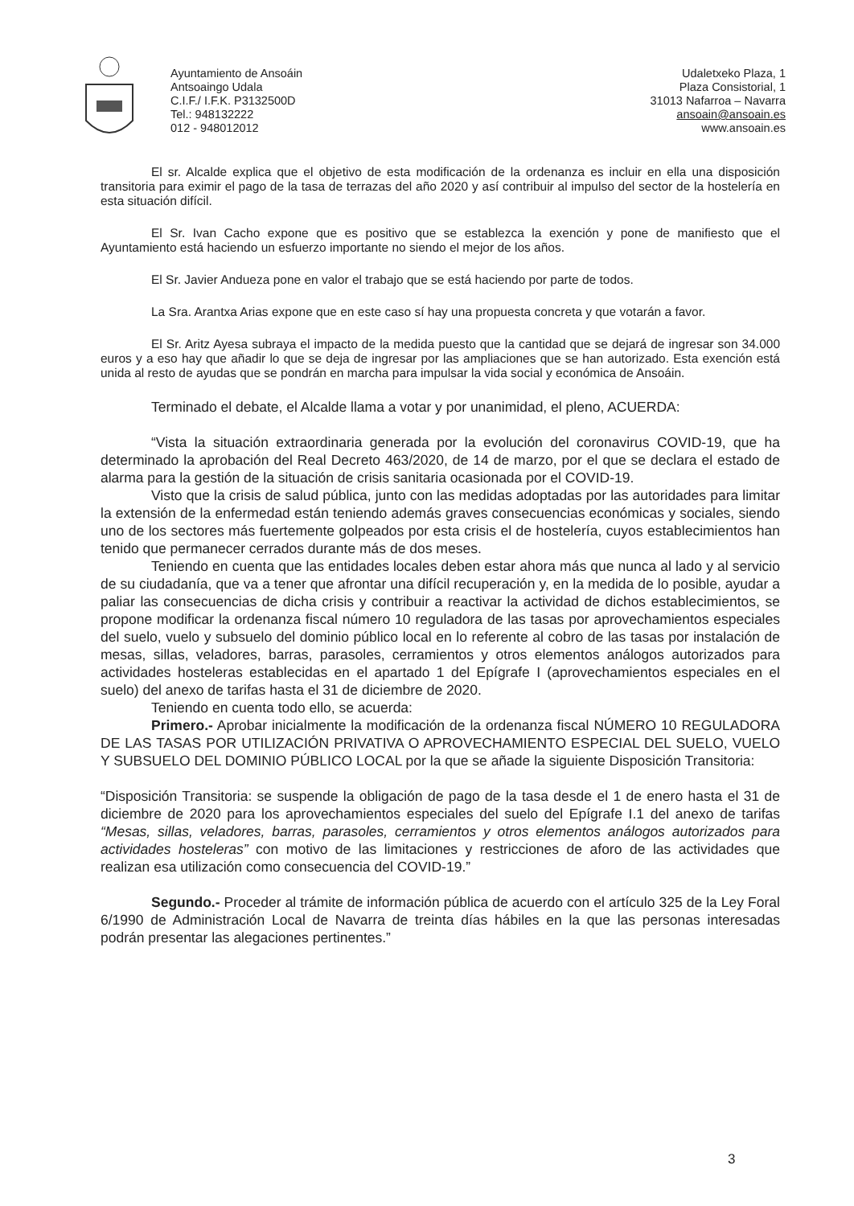Ayuntamiento de Ansoáin
Antsoaingo Udala
C.I.F./ I.F.K. P3132500D
Tel.: 948132222
012 - 948012012
Udaletxeko Plaza, 1
Plaza Consistorial, 1
31013 Nafarroa – Navarra
ansoain@ansoain.es
www.ansoain.es
El sr. Alcalde explica que el objetivo de esta modificación de la ordenanza es incluir en ella una disposición transitoria para eximir el pago de la tasa de terrazas del año 2020 y así contribuir al impulso del sector de la hostelería en esta situación difícil.
El Sr. Ivan Cacho expone que es positivo que se establezca la exención y pone de manifiesto que el Ayuntamiento está haciendo un esfuerzo importante no siendo el mejor de los años.
El Sr. Javier Andueza pone en valor el trabajo que se está haciendo por parte de todos.
La Sra. Arantxa Arias expone que en este caso sí hay una propuesta concreta y que votarán a favor.
El Sr. Aritz Ayesa subraya el impacto de la medida puesto que la cantidad que se dejará de ingresar son 34.000 euros y a eso hay que añadir lo que se deja de ingresar por las ampliaciones que se han autorizado. Esta exención está unida al resto de ayudas que se pondrán en marcha para impulsar la vida social y económica de Ansoáin.
Terminado el debate, el Alcalde llama a votar y por unanimidad, el pleno, ACUERDA:
“Vista la situación extraordinaria generada por la evolución del coronavirus COVID-19, que ha determinado la aprobación del Real Decreto 463/2020, de 14 de marzo, por el que se declara el estado de alarma para la gestión de la situación de crisis sanitaria ocasionada por el COVID-19.
Visto que la crisis de salud pública, junto con las medidas adoptadas por las autoridades para limitar la extensión de la enfermedad están teniendo además graves consecuencias económicas y sociales, siendo uno de los sectores más fuertemente golpeados por esta crisis el de hostelería, cuyos establecimientos han tenido que permanecer cerrados durante más de dos meses.
Teniendo en cuenta que las entidades locales deben estar ahora más que nunca al lado y al servicio de su ciudadanía, que va a tener que afrontar una difícil recuperación y, en la medida de lo posible, ayudar a paliar las consecuencias de dicha crisis y contribuir a reactivar la actividad de dichos establecimientos, se propone modificar la ordenanza fiscal número 10 reguladora de las tasas por aprovechamientos especiales del suelo, vuelo y subsuelo del dominio público local en lo referente al cobro de las tasas por instalación de mesas, sillas, veladores, barras, parasoles, cerramientos y otros elementos análogos autorizados para actividades hosteleras establecidas en el apartado 1 del Epígrafe I (aprovechamientos especiales en el suelo) del anexo de tarifas hasta el 31 de diciembre de 2020.
Teniendo en cuenta todo ello, se acuerda:
Primero.- Aprobar inicialmente la modificación de la ordenanza fiscal NÚMERO 10 REGULADORA DE LAS TASAS POR UTILIZACIÓN PRIVATIVA O APROVECHAMIENTO ESPECIAL DEL SUELO, VUELO Y SUBSUELO DEL DOMINIO PÚBLICO LOCAL por la que se añade la siguiente Disposición Transitoria:
“Disposición Transitoria: se suspende la obligación de pago de la tasa desde el 1 de enero hasta el 31 de diciembre de 2020 para los aprovechamientos especiales del suelo del Epígrafe I.1 del anexo de tarifas “Mesas, sillas, veladores, barras, parasoles, cerramientos y otros elementos análogos autorizados para actividades hosteleras” con motivo de las limitaciones y restricciones de aforo de las actividades que realizan esa utilización como consecuencia del COVID-19.”
Segundo.- Proceder al trámite de información pública de acuerdo con el artículo 325 de la Ley Foral 6/1990 de Administración Local de Navarra de treinta días hábiles en la que las personas interesadas podrán presentar las alegaciones pertinentes.”
3